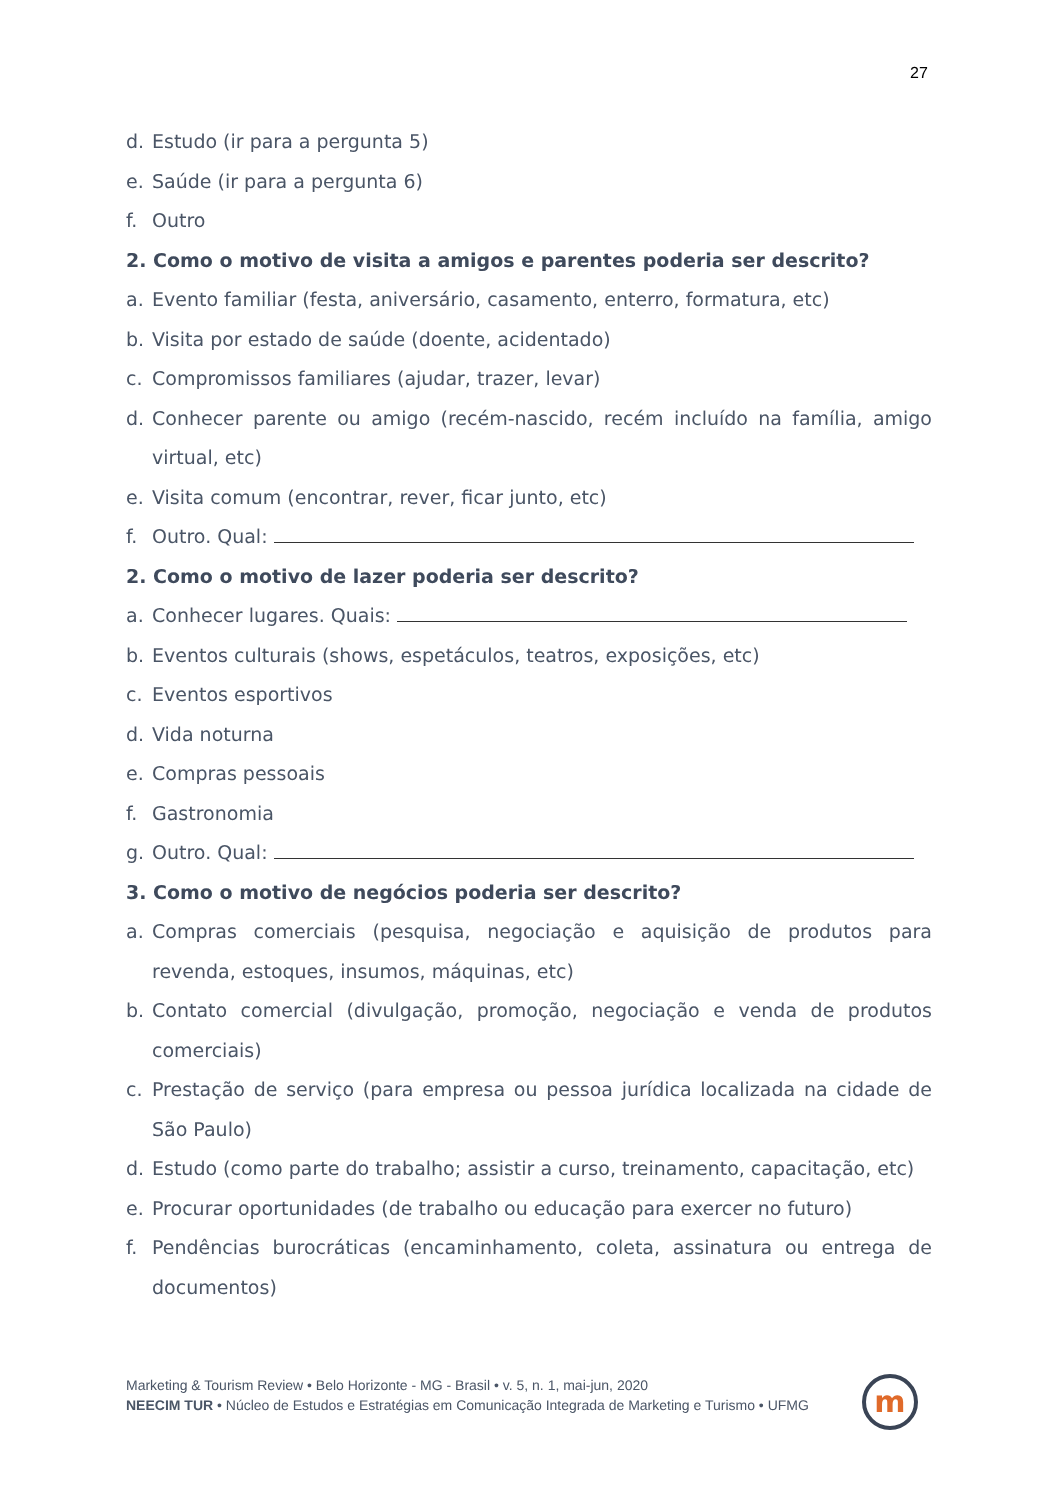27
d. Estudo (ir para a pergunta 5)
e. Saúde (ir para a pergunta 6)
f. Outro
2. Como o motivo de visita a amigos e parentes poderia ser descrito?
a. Evento familiar (festa, aniversário, casamento, enterro, formatura, etc)
b. Visita por estado de saúde (doente, acidentado)
c. Compromissos familiares (ajudar, trazer, levar)
d. Conhecer parente ou amigo (recém-nascido, recém incluído na família, amigo virtual, etc)
e. Visita comum (encontrar, rever, ficar junto, etc)
f. Outro. Qual:
2. Como o motivo de lazer poderia ser descrito?
a. Conhecer lugares. Quais:
b. Eventos culturais (shows, espetáculos, teatros, exposições, etc)
c. Eventos esportivos
d. Vida noturna
e. Compras pessoais
f. Gastronomia
g. Outro. Qual:
3. Como o motivo de negócios poderia ser descrito?
a. Compras comerciais (pesquisa, negociação e aquisição de produtos para revenda, estoques, insumos, máquinas, etc)
b. Contato comercial (divulgação, promoção, negociação e venda de produtos comerciais)
c. Prestação de serviço (para empresa ou pessoa jurídica localizada na cidade de São Paulo)
d. Estudo (como parte do trabalho; assistir a curso, treinamento, capacitação, etc)
e. Procurar oportunidades (de trabalho ou educação para exercer no futuro)
f. Pendências burocráticas (encaminhamento, coleta, assinatura ou entrega de documentos)
Marketing & Tourism Review • Belo Horizonte - MG - Brasil • v. 5, n. 1, mai-jun, 2020
NEECIM TUR • Núcleo de Estudos e Estratégias em Comunicação Integrada de Marketing e Turismo • UFMG
m